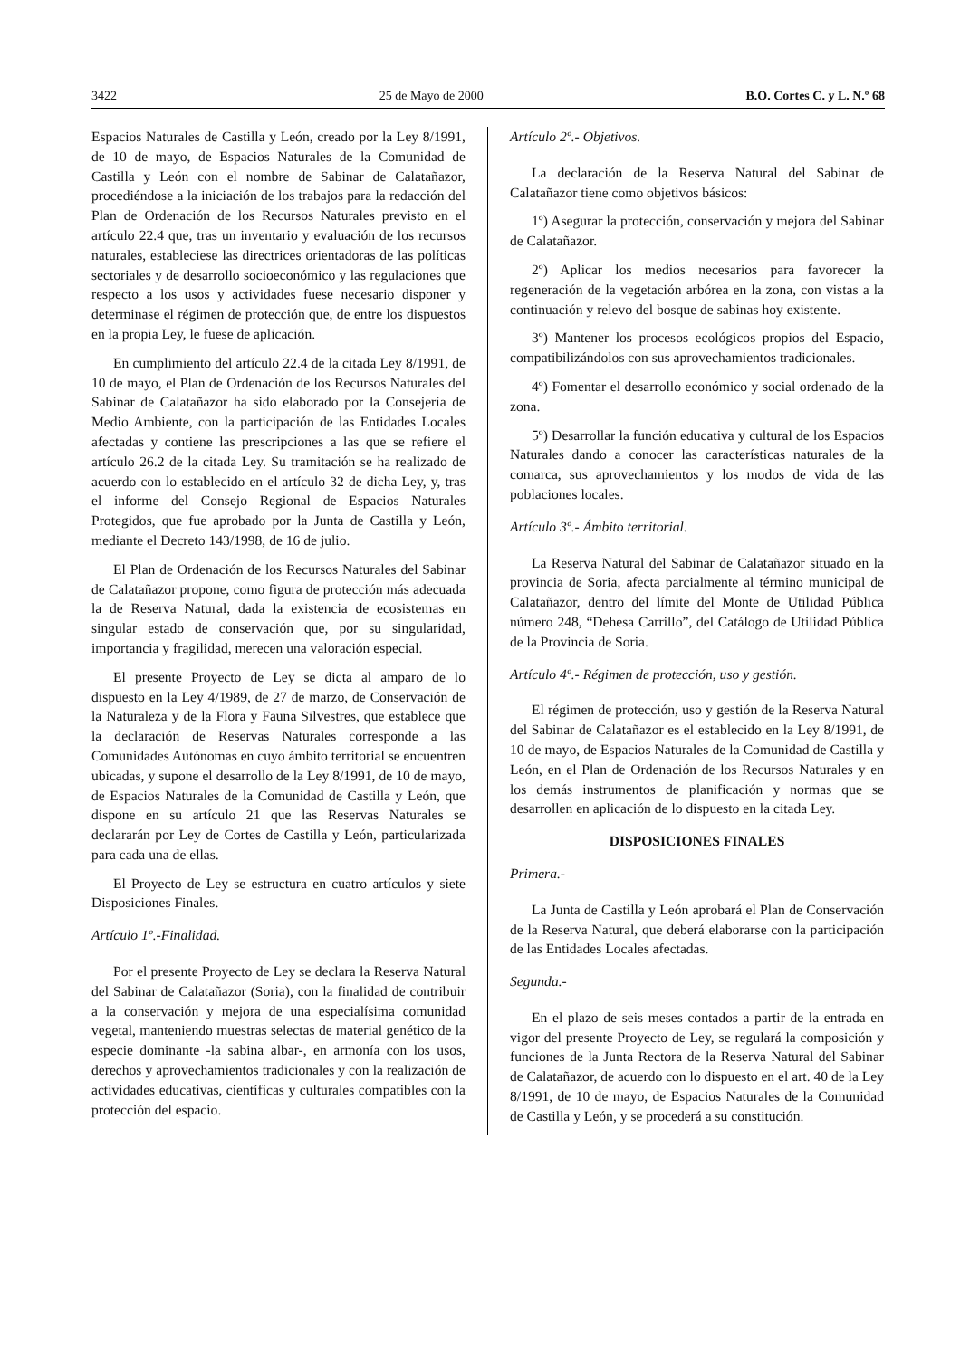3422 25 de Mayo de 2000 B.O. Cortes C. y L. N.º 68
Espacios Naturales de Castilla y León, creado por la Ley 8/1991, de 10 de mayo, de Espacios Naturales de la Comunidad de Castilla y León con el nombre de Sabinar de Calatañazor, procediéndose a la iniciación de los trabajos para la redacción del Plan de Ordenación de los Recursos Naturales previsto en el artículo 22.4 que, tras un inventario y evaluación de los recursos naturales, estableciese las directrices orientadoras de las políticas sectoriales y de desarrollo socioeconómico y las regulaciones que respecto a los usos y actividades fuese necesario disponer y determinase el régimen de protección que, de entre los dispuestos en la propia Ley, le fuese de aplicación.
En cumplimiento del artículo 22.4 de la citada Ley 8/1991, de 10 de mayo, el Plan de Ordenación de los Recursos Naturales del Sabinar de Calatañazor ha sido elaborado por la Consejería de Medio Ambiente, con la participación de las Entidades Locales afectadas y contiene las prescripciones a las que se refiere el artículo 26.2 de la citada Ley. Su tramitación se ha realizado de acuerdo con lo establecido en el artículo 32 de dicha Ley, y, tras el informe del Consejo Regional de Espacios Naturales Protegidos, que fue aprobado por la Junta de Castilla y León, mediante el Decreto 143/1998, de 16 de julio.
El Plan de Ordenación de los Recursos Naturales del Sabinar de Calatañazor propone, como figura de protección más adecuada la de Reserva Natural, dada la existencia de ecosistemas en singular estado de conservación que, por su singularidad, importancia y fragilidad, merecen una valoración especial.
El presente Proyecto de Ley se dicta al amparo de lo dispuesto en la Ley 4/1989, de 27 de marzo, de Conservación de la Naturaleza y de la Flora y Fauna Silvestres, que establece que la declaración de Reservas Naturales corresponde a las Comunidades Autónomas en cuyo ámbito territorial se encuentren ubicadas, y supone el desarrollo de la Ley 8/1991, de 10 de mayo, de Espacios Naturales de la Comunidad de Castilla y León, que dispone en su artículo 21 que las Reservas Naturales se declararán por Ley de Cortes de Castilla y León, particularizada para cada una de ellas.
El Proyecto de Ley se estructura en cuatro artículos y siete Disposiciones Finales.
Artículo 1º.-Finalidad.
Por el presente Proyecto de Ley se declara la Reserva Natural del Sabinar de Calatañazor (Soria), con la finalidad de contribuir a la conservación y mejora de una especialísima comunidad vegetal, manteniendo muestras selectas de material genético de la especie dominante -la sabina albar-, en armonía con los usos, derechos y aprovechamientos tradicionales y con la realización de actividades educativas, científicas y culturales compatibles con la protección del espacio.
Artículo 2º.- Objetivos.
La declaración de la Reserva Natural del Sabinar de Calatañazor tiene como objetivos básicos:
1º) Asegurar la protección, conservación y mejora del Sabinar de Calatañazor.
2º) Aplicar los medios necesarios para favorecer la regeneración de la vegetación arbórea en la zona, con vistas a la continuación y relevo del bosque de sabinas hoy existente.
3º) Mantener los procesos ecológicos propios del Espacio, compatibilizándolos con sus aprovechamientos tradicionales.
4º) Fomentar el desarrollo económico y social ordenado de la zona.
5º) Desarrollar la función educativa y cultural de los Espacios Naturales dando a conocer las características naturales de la comarca, sus aprovechamientos y los modos de vida de las poblaciones locales.
Artículo 3º.- Ámbito territorial.
La Reserva Natural del Sabinar de Calatañazor situado en la provincia de Soria, afecta parcialmente al término municipal de Calatañazor, dentro del límite del Monte de Utilidad Pública número 248, “Dehesa Carrillo”, del Catálogo de Utilidad Pública de la Provincia de Soria.
Artículo 4º.- Régimen de protección, uso y gestión.
El régimen de protección, uso y gestión de la Reserva Natural del Sabinar de Calatañazor es el establecido en la Ley 8/1991, de 10 de mayo, de Espacios Naturales de la Comunidad de Castilla y León, en el Plan de Ordenación de los Recursos Naturales y en los demás instrumentos de planificación y normas que se desarrollen en aplicación de lo dispuesto en la citada Ley.
DISPOSICIONES FINALES
Primera.-
La Junta de Castilla y León aprobará el Plan de Conservación de la Reserva Natural, que deberá elaborarse con la participación de las Entidades Locales afectadas.
Segunda.-
En el plazo de seis meses contados a partir de la entrada en vigor del presente Proyecto de Ley, se regulará la composición y funciones de la Junta Rectora de la Reserva Natural del Sabinar de Calatañazor, de acuerdo con lo dispuesto en el art. 40 de la Ley 8/1991, de 10 de mayo, de Espacios Naturales de la Comunidad de Castilla y León, y se procederá a su constitución.